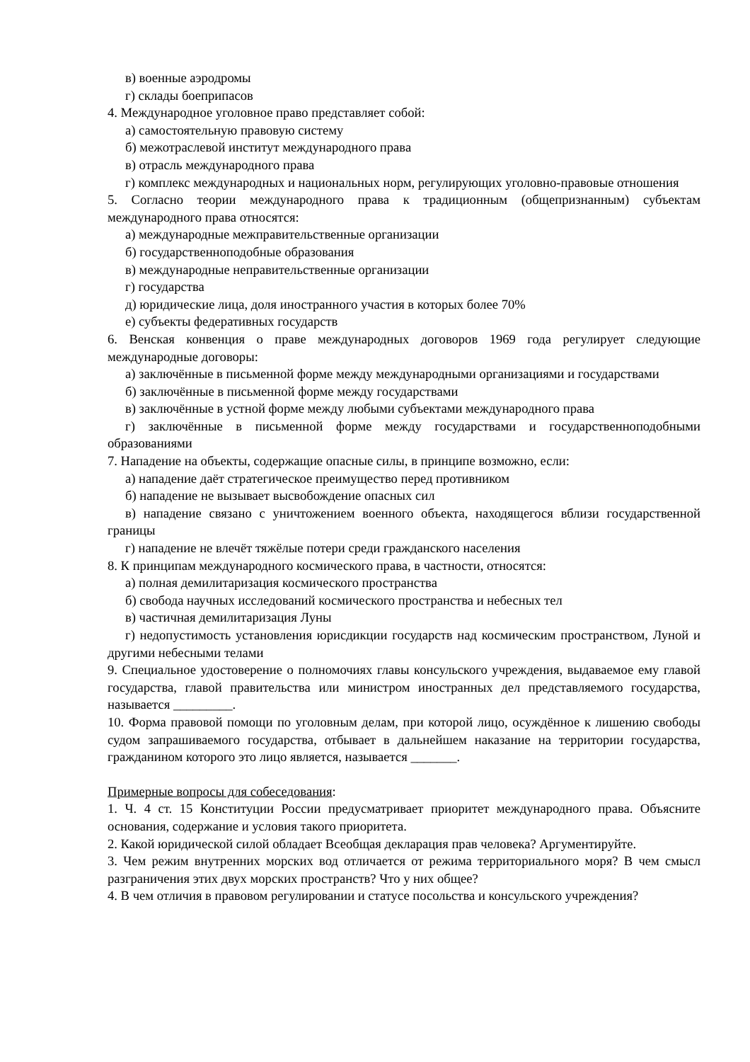в) военные аэродромы
г) склады боеприпасов
4. Международное уголовное право представляет собой:
а) самостоятельную правовую систему
б) межотраслевой институт международного права
в) отрасль международного права
г) комплекс международных и национальных норм, регулирующих уголовно-правовые отношения
5. Согласно теории международного права к традиционным (общепризнанным) субъектам международного права относятся:
а) международные межправительственные организации
б) государственноподобные образования
в) международные неправительственные организации
г) государства
д) юридические лица, доля иностранного участия в которых более 70%
е) субъекты федеративных государств
6. Венская конвенция о праве международных договоров 1969 года регулирует следующие международные договоры:
а) заключённые в письменной форме между международными организациями и государствами
б) заключённые в письменной форме между государствами
в) заключённые в устной форме между любыми субъектами международного права
г) заключённые в письменной форме между государствами и государственноподобными образованиями
7. Нападение на объекты, содержащие опасные силы, в принципе возможно, если:
а) нападение даёт стратегическое преимущество перед противником
б) нападение не вызывает высвобождение опасных сил
в) нападение связано с уничтожением военного объекта, находящегося вблизи государственной границы
г) нападение не влечёт тяжёлые потери среди гражданского населения
8. К принципам международного космического права, в частности, относятся:
а) полная демилитаризация космического пространства
б) свобода научных исследований космического пространства и небесных тел
в) частичная демилитаризация Луны
г) недопустимость установления юрисдикции государств над космическим пространством, Луной и другими небесными телами
9. Специальное удостоверение о полномочиях главы консульского учреждения, выдаваемое ему главой государства, главой правительства или министром иностранных дел представляемого государства, называется _________.
10. Форма правовой помощи по уголовным делам, при которой лицо, осуждённое к лишению свободы судом запрашиваемого государства, отбывает в дальнейшем наказание на территории государства, гражданином которого это лицо является, называется _______.
Примерные вопросы для собеседования:
1. Ч. 4 ст. 15 Конституции России предусматривает приоритет международного права. Объясните основания, содержание и условия такого приоритета.
2. Какой юридической силой обладает Всеобщая декларация прав человека? Аргументируйте.
3. Чем режим внутренних морских вод отличается от режима территориального моря? В чем смысл разграничения этих двух морских пространств? Что у них общее?
4. В чем отличия в правовом регулировании и статусе посольства и консульского учреждения?